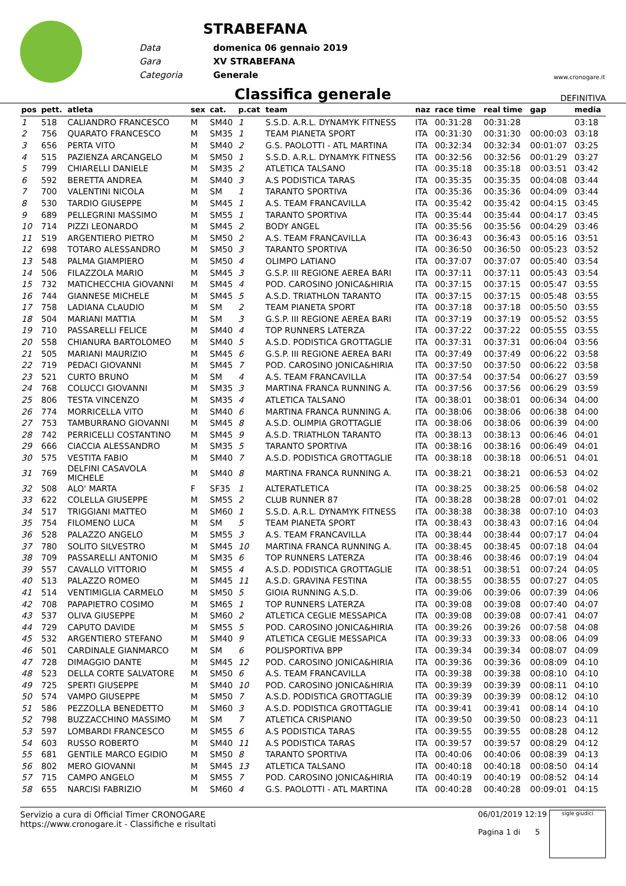STRABEFANA
| Data | domenica 06 gennaio 2019 |
| Gara | XV STRABEFANA |
| Categoria | Generale |
www.cronogare.it
Classifica generale
DEFINITIVA
| pos | pett. | atleta | sex | cat. | p.cat | team | naz | race time | real time | gap | media |
| --- | --- | --- | --- | --- | --- | --- | --- | --- | --- | --- | --- |
| 1 | 518 | CALIANDRO FRANCESCO | M | SM40 | 1 | S.S.D. A.R.L. DYNAMYK FITNESS | ITA | 00:31:28 | 00:31:28 | | 03:18 |
| 2 | 756 | QUARATO FRANCESCO | M | SM35 | 1 | TEAM PIANETA SPORT | ITA | 00:31:30 | 00:31:30 | 00:00:03 | 03:18 |
| 3 | 656 | PERTA VITO | M | SM40 | 2 | G.S. PAOLOTTI - ATL MARTINA | ITA | 00:32:34 | 00:32:34 | 00:01:07 | 03:25 |
| 4 | 515 | PAZIENZA ARCANGELO | M | SM50 | 1 | S.S.D. A.R.L. DYNAMYK FITNESS | ITA | 00:32:56 | 00:32:56 | 00:01:29 | 03:27 |
| 5 | 799 | CHIARELLI DANIELE | M | SM35 | 2 | ATLETICA TALSANO | ITA | 00:35:18 | 00:35:18 | 00:03:51 | 03:42 |
| 6 | 592 | BERETTA ANDREA | M | SM40 | 3 | A.S PODISTICA TARAS | ITA | 00:35:35 | 00:35:35 | 00:04:08 | 03:44 |
| 7 | 700 | VALENTINI NICOLA | M | SM | 1 | TARANTO SPORTIVA | ITA | 00:35:36 | 00:35:36 | 00:04:09 | 03:44 |
| 8 | 530 | TARDIO GIUSEPPE | M | SM45 | 1 | A.S. TEAM FRANCAVILLA | ITA | 00:35:42 | 00:35:42 | 00:04:15 | 03:45 |
| 9 | 689 | PELLEGRINI MASSIMO | M | SM55 | 1 | TARANTO SPORTIVA | ITA | 00:35:44 | 00:35:44 | 00:04:17 | 03:45 |
| 10 | 714 | PIZZI LEONARDO | M | SM45 | 2 | BODY ANGEL | ITA | 00:35:56 | 00:35:56 | 00:04:29 | 03:46 |
| 11 | 519 | ARGENTIERO PIETRO | M | SM50 | 2 | A.S. TEAM FRANCAVILLA | ITA | 00:36:43 | 00:36:43 | 00:05:16 | 03:51 |
| 12 | 698 | TOTARO ALESSANDRO | M | SM50 | 3 | TARANTO SPORTIVA | ITA | 00:36:50 | 00:36:50 | 00:05:23 | 03:52 |
| 13 | 548 | PALMA GIAMPIERO | M | SM50 | 4 | OLIMPO LATIANO | ITA | 00:37:07 | 00:37:07 | 00:05:40 | 03:54 |
| 14 | 506 | FILAZZOLA MARIO | M | SM45 | 3 | G.S.P. III REGIONE AEREA BARI | ITA | 00:37:11 | 00:37:11 | 00:05:43 | 03:54 |
| 15 | 732 | MATICHECCHIA GIOVANNI | M | SM45 | 4 | POD. CAROSINO JONICA&HIRIA | ITA | 00:37:15 | 00:37:15 | 00:05:47 | 03:55 |
| 16 | 744 | GIANNESE MICHELE | M | SM45 | 5 | A.S.D. TRIATHLON TARANTO | ITA | 00:37:15 | 00:37:15 | 00:05:48 | 03:55 |
| 17 | 758 | LADIANA CLAUDIO | M | SM | 2 | TEAM PIANETA SPORT | ITA | 00:37:18 | 00:37:18 | 00:05:50 | 03:55 |
| 18 | 504 | MARIANI MATTIA | M | SM | 3 | G.S.P. III REGIONE AEREA BARI | ITA | 00:37:19 | 00:37:19 | 00:05:52 | 03:55 |
| 19 | 710 | PASSARELLI FELICE | M | SM40 | 4 | TOP RUNNERS LATERZA | ITA | 00:37:22 | 00:37:22 | 00:05:55 | 03:55 |
| 20 | 558 | CHIANURA BARTOLOMEO | M | SM40 | 5 | A.S.D. PODISTICA GROTTAGLIE | ITA | 00:37:31 | 00:37:31 | 00:06:04 | 03:56 |
| 21 | 505 | MARIANI MAURIZIO | M | SM45 | 6 | G.S.P. III REGIONE AEREA BARI | ITA | 00:37:49 | 00:37:49 | 00:06:22 | 03:58 |
| 22 | 719 | PEDACI GIOVANNI | M | SM45 | 7 | POD. CAROSINO JONICA&HIRIA | ITA | 00:37:50 | 00:37:50 | 00:06:22 | 03:58 |
| 23 | 521 | CURTO BRUNO | M | SM | 4 | A.S. TEAM FRANCAVILLA | ITA | 00:37:54 | 00:37:54 | 00:06:27 | 03:59 |
| 24 | 768 | COLUCCI GIOVANNI | M | SM35 | 3 | MARTINA FRANCA RUNNING A. | ITA | 00:37:56 | 00:37:56 | 00:06:29 | 03:59 |
| 25 | 806 | TESTA VINCENZO | M | SM35 | 4 | ATLETICA TALSANO | ITA | 00:38:01 | 00:38:01 | 00:06:34 | 04:00 |
| 26 | 774 | MORRICELLA VITO | M | SM40 | 6 | MARTINA FRANCA RUNNING A. | ITA | 00:38:06 | 00:38:06 | 00:06:38 | 04:00 |
| 27 | 753 | TAMBURRANO GIOVANNI | M | SM45 | 8 | A.S.D. OLIMPIA GROTTAGLIE | ITA | 00:38:06 | 00:38:06 | 00:06:39 | 04:00 |
| 28 | 742 | PERRICELLI COSTANTINO | M | SM45 | 9 | A.S.D. TRIATHLON TARANTO | ITA | 00:38:13 | 00:38:13 | 00:06:46 | 04:01 |
| 29 | 666 | CIACCIA ALESSANDRO | M | SM35 | 5 | TARANTO SPORTIVA | ITA | 00:38:16 | 00:38:16 | 00:06:49 | 04:01 |
| 30 | 575 | VESTITA FABIO | M | SM40 | 7 | A.S.D. PODISTICA GROTTAGLIE | ITA | 00:38:18 | 00:38:18 | 00:06:51 | 04:01 |
| 31 | 769 | DELFINI CASAVOLA MICHELE | M | SM40 | 8 | MARTINA FRANCA RUNNING A. | ITA | 00:38:21 | 00:38:21 | 00:06:53 | 04:02 |
| 32 | 508 | ALO' MARTA | F | SF35 | 1 | ALTERATLETICA | ITA | 00:38:25 | 00:38:25 | 00:06:58 | 04:02 |
| 33 | 622 | COLELLA GIUSEPPE | M | SM55 | 2 | CLUB RUNNER 87 | ITA | 00:38:28 | 00:38:28 | 00:07:01 | 04:02 |
| 34 | 517 | TRIGGIANI MATTEO | M | SM60 | 1 | S.S.D. A.R.L. DYNAMYK FITNESS | ITA | 00:38:38 | 00:38:38 | 00:07:10 | 04:03 |
| 35 | 754 | FILOMENO LUCA | M | SM | 5 | TEAM PIANETA SPORT | ITA | 00:38:43 | 00:38:43 | 00:07:16 | 04:04 |
| 36 | 528 | PALAZZO ANGELO | M | SM55 | 3 | A.S. TEAM FRANCAVILLA | ITA | 00:38:44 | 00:38:44 | 00:07:17 | 04:04 |
| 37 | 780 | SOLITO SILVESTRO | M | SM45 | 10 | MARTINA FRANCA RUNNING A. | ITA | 00:38:45 | 00:38:45 | 00:07:18 | 04:04 |
| 38 | 709 | PASSARELLI ANTONIO | M | SM35 | 6 | TOP RUNNERS LATERZA | ITA | 00:38:46 | 00:38:46 | 00:07:19 | 04:04 |
| 39 | 557 | CAVALLO VITTORIO | M | SM55 | 4 | A.S.D. PODISTICA GROTTAGLIE | ITA | 00:38:51 | 00:38:51 | 00:07:24 | 04:05 |
| 40 | 513 | PALAZZO ROMEO | M | SM45 | 11 | A.S.D. GRAVINA FESTINA | ITA | 00:38:55 | 00:38:55 | 00:07:27 | 04:05 |
| 41 | 514 | VENTIMIGLIA CARMELO | M | SM50 | 5 | GIOIA RUNNING A.S.D. | ITA | 00:39:06 | 00:39:06 | 00:07:39 | 04:06 |
| 42 | 708 | PAPAPIETRO COSIMO | M | SM65 | 1 | TOP RUNNERS LATERZA | ITA | 00:39:08 | 00:39:08 | 00:07:40 | 04:07 |
| 43 | 537 | OLIVA GIUSEPPE | M | SM60 | 2 | ATLETICA CEGLIE MESSAPICA | ITA | 00:39:08 | 00:39:08 | 00:07:41 | 04:07 |
| 44 | 729 | CAPUTO DAVIDE | M | SM55 | 5 | POD. CAROSINO JONICA&HIRIA | ITA | 00:39:26 | 00:39:26 | 00:07:58 | 04:08 |
| 45 | 532 | ARGENTIERO STEFANO | M | SM40 | 9 | ATLETICA CEGLIE MESSAPICA | ITA | 00:39:33 | 00:39:33 | 00:08:06 | 04:09 |
| 46 | 501 | CARDINALE GIANMARCO | M | SM | 6 | POLISPORTIVA BPP | ITA | 00:39:34 | 00:39:34 | 00:08:07 | 04:09 |
| 47 | 728 | DIMAGGIO DANTE | M | SM45 | 12 | POD. CAROSINO JONICA&HIRIA | ITA | 00:39:36 | 00:39:36 | 00:08:09 | 04:10 |
| 48 | 523 | DELLA CORTE SALVATORE | M | SM50 | 6 | A.S. TEAM FRANCAVILLA | ITA | 00:39:38 | 00:39:38 | 00:08:10 | 04:10 |
| 49 | 725 | SPERTI GIUSEPPE | M | SM40 | 10 | POD. CAROSINO JONICA&HIRIA | ITA | 00:39:39 | 00:39:39 | 00:08:11 | 04:10 |
| 50 | 574 | VAMPO GIUSEPPE | M | SM50 | 7 | A.S.D. PODISTICA GROTTAGLIE | ITA | 00:39:39 | 00:39:39 | 00:08:12 | 04:10 |
| 51 | 586 | PEZZOLLA BENEDETTO | M | SM60 | 3 | A.S.D. PODISTICA GROTTAGLIE | ITA | 00:39:41 | 00:39:41 | 00:08:14 | 04:10 |
| 52 | 798 | BUZZACCHINO MASSIMO | M | SM | 7 | ATLETICA CRISPIANO | ITA | 00:39:50 | 00:39:50 | 00:08:23 | 04:11 |
| 53 | 597 | LOMBARDI FRANCESCO | M | SM55 | 6 | A.S PODISTICA TARAS | ITA | 00:39:55 | 00:39:55 | 00:08:28 | 04:12 |
| 54 | 603 | RUSSO ROBERTO | M | SM40 | 11 | A.S PODISTICA TARAS | ITA | 00:39:57 | 00:39:57 | 00:08:29 | 04:12 |
| 55 | 681 | GENTILE MARCO EGIDIO | M | SM50 | 8 | TARANTO SPORTIVA | ITA | 00:40:06 | 00:40:06 | 00:08:39 | 04:13 |
| 56 | 802 | MERO GIOVANNI | M | SM45 | 13 | ATLETICA TALSANO | ITA | 00:40:18 | 00:40:18 | 00:08:50 | 04:14 |
| 57 | 715 | CAMPO ANGELO | M | SM55 | 7 | POD. CAROSINO JONICA&HIRIA | ITA | 00:40:19 | 00:40:19 | 00:08:52 | 04:14 |
| 58 | 655 | NARCISI FABRIZIO | M | SM60 | 4 | G.S. PAOLOTTI - ATL MARTINA | ITA | 00:40:28 | 00:40:28 | 00:09:01 | 04:15 |
Servizio a cura di Official Timer CRONOGARE
https://www.cronogare.it - Classifiche e risultati
06/01/2019 12:19
Pagina 1 di 5
sigle giudici